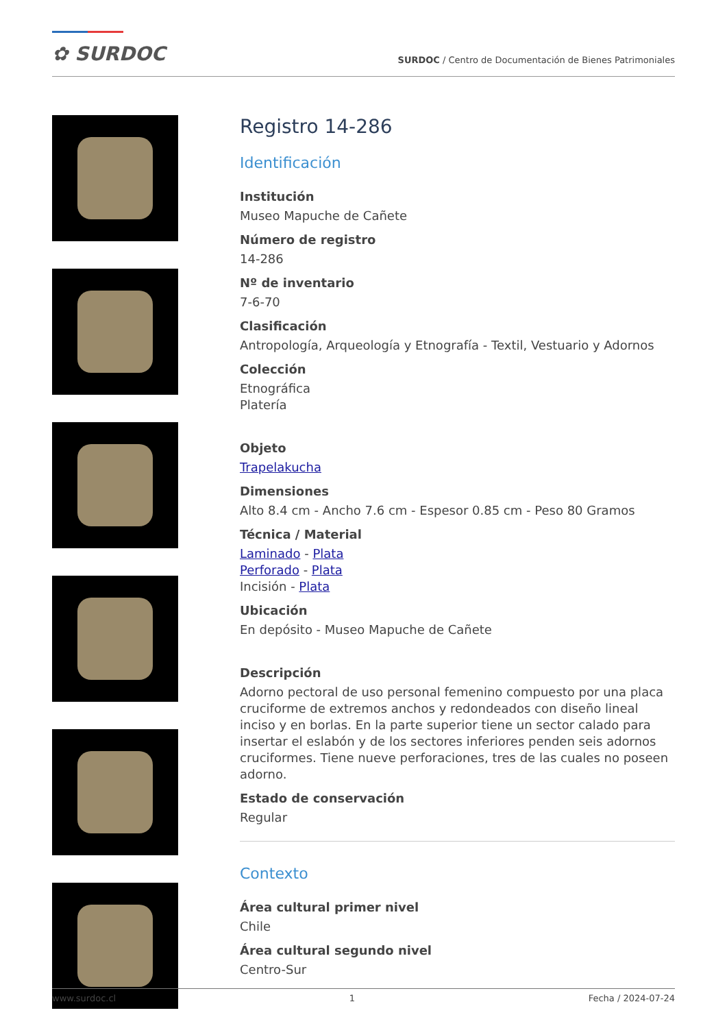✿ SURDOC
SURDOC / Centro de Documentación de Bienes Patrimoniales
Registro 14-286
Identificación
Institución
Museo Mapuche de Cañete
Número de registro
14-286
Nº de inventario
7-6-70
Clasificación
Antropología, Arqueología y Etnografía - Textil, Vestuario y Adornos
Colección
Etnográfica
Platería
Objeto
Trapelakucha
Dimensiones
Alto 8.4 cm - Ancho 7.6 cm - Espesor 0.85 cm - Peso 80 Gramos
Técnica / Material
Laminado - Plata
Perforado - Plata
Incisión - Plata
Ubicación
En depósito - Museo Mapuche de Cañete
Descripción
Adorno pectoral de uso personal femenino compuesto por una placa cruciforme de extremos anchos y redondeados con diseño lineal inciso y en borlas. En la parte superior tiene un sector calado para insertar el eslabón y de los sectores inferiores penden seis adornos cruciformes. Tiene nueve perforaciones, tres de las cuales no poseen adorno.
Estado de conservación
Regular
Contexto
Área cultural primer nivel
Chile
Área cultural segundo nivel
Centro-Sur
www.surdoc.cl 1 Fecha / 2024-07-24